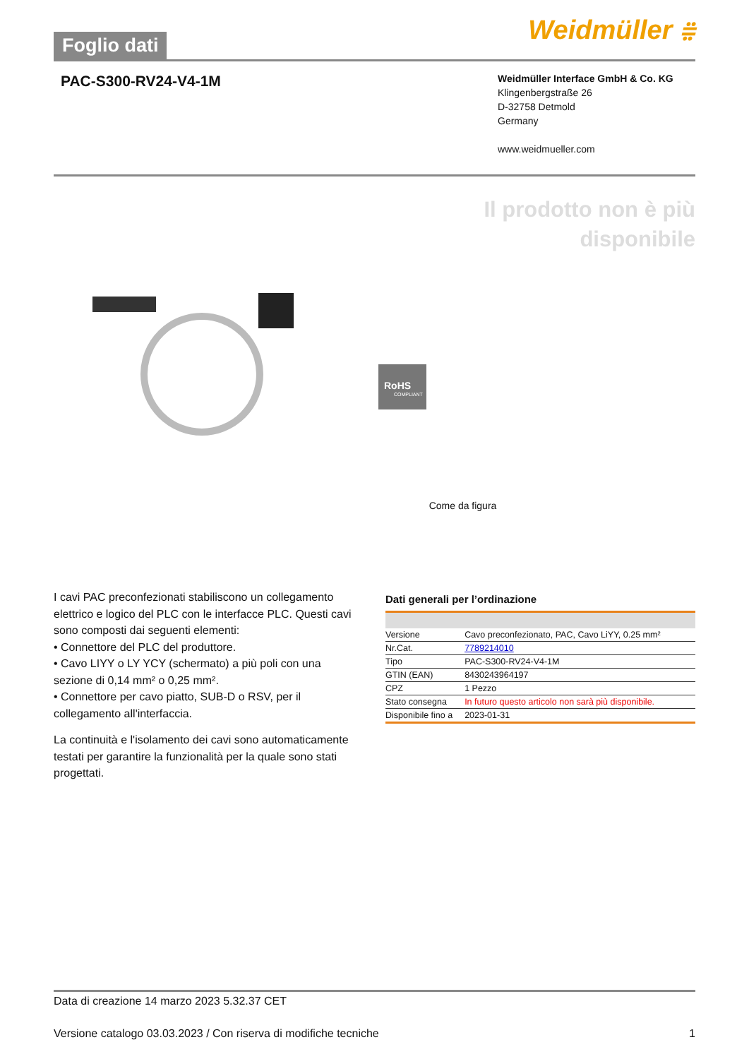Foglio dati
Weidmüller ⩷
PAC-S300-RV24-V4-1M
Weidmüller Interface GmbH & Co. KG
Klingenbergstraße 26
D-32758 Detmold
Germany
www.weidmueller.com
Il prodotto non è più
disponibile
RoHS
COMPLIANT
Come da figura
I cavi PAC preconfezionati stabiliscono un collegamento elettrico e logico del PLC con le interfacce PLC. Questi cavi sono composti dai seguenti elementi:
• Connettore del PLC del produttore.
• Cavo LIYY o LY YCY (schermato) a più poli con una sezione di 0,14 mm² o 0,25 mm².
• Connettore per cavo piatto, SUB-D o RSV, per il collegamento all'interfaccia.
La continuità e l'isolamento dei cavi sono automaticamente testati per garantire la funzionalità per la quale sono stati progettati.
Dati generali per l’ordinazione
| Versione | Cavo preconfezionato, PAC, Cavo LiYY, 0.25 mm² |
| Nr.Cat. | 7789214010 |
| Tipo | PAC-S300-RV24-V4-1M |
| GTIN (EAN) | 8430243964197 |
| CPZ | 1 Pezzo |
| Stato consegna | In futuro questo articolo non sarà più disponibile. |
| Disponibile fino a | 2023-01-31 |
Data di creazione 14 marzo 2023 5.32.37 CET
Versione catalogo 03.03.2023 / Con riserva di modifiche tecniche 1